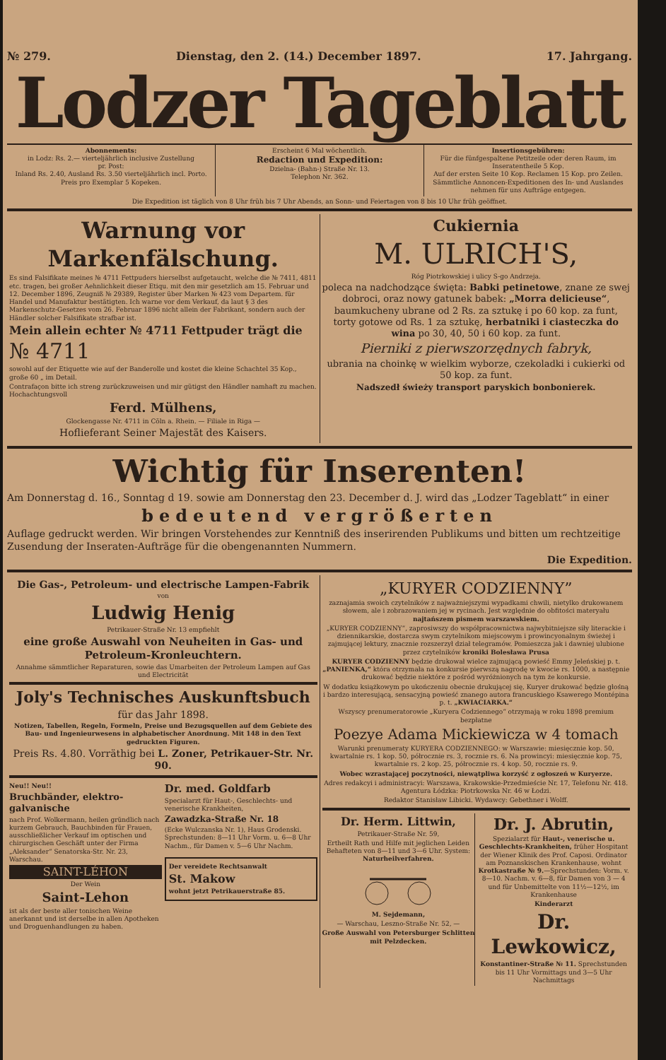№ 279. Dienstag, den 2. (14.) December 1897. 17. Jahrgang.
Lodzer Tageblatt
Abonnements:
in Lodz: Rs. 2.— vierteljährlich inclusive Zustellung
pr. Post:
Inland Rs. 2.40, Ausland Rs. 3.50 vierteljährlich incl. Porto.
Preis pro Exemplar 5 Kopeken.
Erscheint 6 Mal wöchentlich.
Redaction und Expedition:
Dzielna- (Bahn-) Straße Nr. 13.
Telephon Nr. 362.
Insertionsgebühren:
Für die fünfgespaltene Petitzeile oder deren Raum, im Inseratentheile 5 Kop.
Auf der ersten Seite 10 Kop. Reclamen 15 Kop. pro Zeilen.
Sämmtliche Annoncen-Expeditionen des In- und Auslandes nehmen für uns Aufträge entgegen.
Die Expedition ist täglich von 8 Uhr früh bis 7 Uhr Abends, an Sonn- und Feiertagen von 8 bis 10 Uhr früh geöffnet.
Warnung vor Markenfälschung.
Es sind Falsifikate meines № 4711 Fettpuders hierselbst aufgetaucht, welche die № 7411, 4811 etc. tragen, bei großer Aehnlichkeit dieser Etiqu. mit den mir gesetzlich am 15. Februar und 12. December 1896, Zeugniß № 29389, Register über Marken № 423 vom Departem. für Handel und Manufaktur bestätigten. Ich warne vor dem Verkauf, da laut § 3 des Markenschutz-Gesetzes vom 26. Februar 1896 nicht allein der Fabrikant, sondern auch der Händler solcher Falsifikate strafbar ist.
Mein allein echter № 4711 Fettpuder trägt die № 4711
sowohl auf der Etiquette wie auf der Banderolle und kostet die kleine Schachtel 35 Kop., große 60 „ im Detail.
Contrafaçon bitte ich streng zurückzuweisen und mir gütigst den Händler namhaft zu machen. Hochachtungsvoll
Ferd. Mülhens,
Glockengasse Nr. 4711 in Cöln a. Rhein. — Filiale in Riga —
Hoflieferant Seiner Majestät des Kaisers.
Cukiernia
M. ULRICH'S,
Róg Piotrkowskiej i ulicy S-go Andrzeja.
poleca na nadchodzące święta: Babki petinetowe, znane ze swej dobroci, oraz nowy gatunek babek: „Morra delicieuse“, baumkucheny ubrane od 2 Rs. za sztukę i po 60 kop. za funt, torty gotowe od Rs. 1 za sztukę, herbatniki i ciasteczka do wina po 30, 40, 50 i 60 kop. za funt.
Pierniki z pierwszorzędnych fabryk,
ubrania na choinkę w wielkim wyborze, czekoladki i cukierki od 50 kop. za funt.
Nadszedł świeży transport paryskich bonbonierek.
Wichtig für Inserenten!
Am Donnerstag d. 16., Sonntag d 19. sowie am Donnerstag den 23. December d. J. wird das „Lodzer Tageblatt“ in einer
bedeutend vergrößerten
Auflage gedruckt werden. Wir bringen Vorstehendes zur Kenntniß des inserirenden Publikums und bitten um rechtzeitige Zusendung der Inseraten-Aufträge für die obengenannten Nummern.
Die Expedition.
Die Gas-, Petroleum- und electrische Lampen-Fabrik
von
Ludwig Henig
Petrikauer-Straße Nr. 13 empfiehlt
eine große Auswahl von Neuheiten in Gas- und Petroleum-Kronleuchtern.
Annahme sämmtlicher Reparaturen, sowie das Umarbeiten der Petroleum Lampen auf Gas und Electricität
Joly's Technisches Auskunftsbuch
für das Jahr 1898.
Notizen, Tabellen, Regeln, Formeln, Preise und Bezugsquellen auf dem Gebiete des Bau- und Ingenieurwesens in alphabetischer Anordnung. Mit 148 in den Text gedruckten Figuren.
Preis Rs. 4.80. Vorräthig bei L. Zoner, Petrikauer-Str. Nr. 90.
Neu!! Neu!!
Bruchbänder, elektro-galvanische
nach Prof. Wolkermann, heilen gründlich nach kurzem Gebrauch, Bauchbinden für Frauen, ausschließlicher Verkauf im optischen und chirurgischen Geschäft unter der Firma „Aleksander“ Senatorska-Str. Nr. 23, Warschau.
SAINT-LÉHON
Der Wein
Saint-Lehon
ist als der beste aller tonischen Weine anerkannt und ist derselbe in allen Apotheken und Droguenhandlungen zu haben.
Dr. med. Goldfarb
Specialarzt für Haut-, Geschlechts- und venerische Krankheiten,
Zawadzka-Straße Nr. 18
(Ecke Wulczanska Nr. 1), Haus Grodenski. Sprechstunden: 8—11 Uhr Vorm. u. 6—8 Uhr Nachm., für Damen v. 5—6 Uhr Nachm.
Der vereidete Rechtsanwalt
St. Makow
wohnt jetzt Petrikauerstraße 85.
„KURYER CODZIENNY”
zaznajamia swoich czytelników z najważniejszymi wypadkami chwili, nietylko drukowanem słowem, ale i zobrazowaniem jej w rycinach. Jest względnie do obfitości materyału najtańszem pismem warszawskiem.
„KURYER CODZIENNY“, zaprosiwszy do współpracownictwa najwybitniejsze siły literackie i dziennikarskie, dostarcza swym czytelnikom miejscowym i prowincyonalnym świeżej i zajmującej lektury, znacznie rozszerzył dział telegramów. Pomieszcza jak i dawniej ulubione przez czytelników kroniki Bolesława Prusa
KURYER CODZIENNY będzie drukował wielce zajmującą powieść Emmy Jeleńskiej p. t. „PANIENKA,“ która otrzymała na konkursie pierwszą nagrodę w kwocie rs. 1000, a następnie drukować będzie niektóre z pośród wyróżnionych na tym że konkursie.
W dodatku książkowym po ukończeniu obecnie drukującej się, Kuryer drukować będzie głośną i bardzo interesującą, sensacyjną powieść znanego autora francuskiego Ksawerego Montépina p. t. „KWIACIARKA.“
Wszyscy prenumeratorowie „Kuryera Codziennego“ otrzymają w roku 1898 premium bezpłatne
Poezye Adama Mickiewicza w 4 tomach
Warunki prenumeraty KURYERA CODZIENNEGO: w Warszawie: miesięcznie kop. 50, kwartalnie rs. 1 kop. 50, półrocznie rs. 3, rocznie rs. 6. Na prowincyi: miesięcznie kop. 75, kwartalnie rs. 2 kop. 25, półrocznie rs. 4 kop. 50, rocznie rs. 9.
Wobec wzrastającej poczytności, niewątpliwa korzyść z ogłoszeń w Kuryerze.
Adres redakcyi i administracyi: Warszawa, Krakowskie-Przedmieście Nr. 17, Telefonu Nr. 418. Agentura Łódzka: Piotrkowska Nr. 46 w Łodzi.
Redaktor Stanisław Libicki. Wydawcy: Gebethner i Wolff.
Dr. Herm. Littwin,
Petrikauer-Straße Nr. 59,
Ertheilt Rath und Hilfe mit jeglichen Leiden Behafteten von 8—11 und 3—6 Uhr. System: Naturheilverfahren.
M. Sejdemann,
— Warschau, Leszno-Straße Nr. 52, —
Große Auswahl von Petersburger Schlitten mit Pelzdecken.
Dr. J. Abrutin,
Spezialarzt für Haut-, venerische u. Geschlechts-Krankheiten, früher Hospitant der Wiener Klinik des Prof. Caposi. Ordinator am Poznanskischen Krankenhause, wohnt Krotkastraße № 9.—Sprechstunden: Vorm. v. 8—10. Nachm. v. 6—8, für Damen von 3 — 4 und für Unbemittelte von 11½—12½, im Krankenhause
Kinderarzt
Dr. Lewkowicz,
Konstantiner-Straße № 11. Sprechstunden bis 11 Uhr Vormittags und 3—5 Uhr Nachmittags